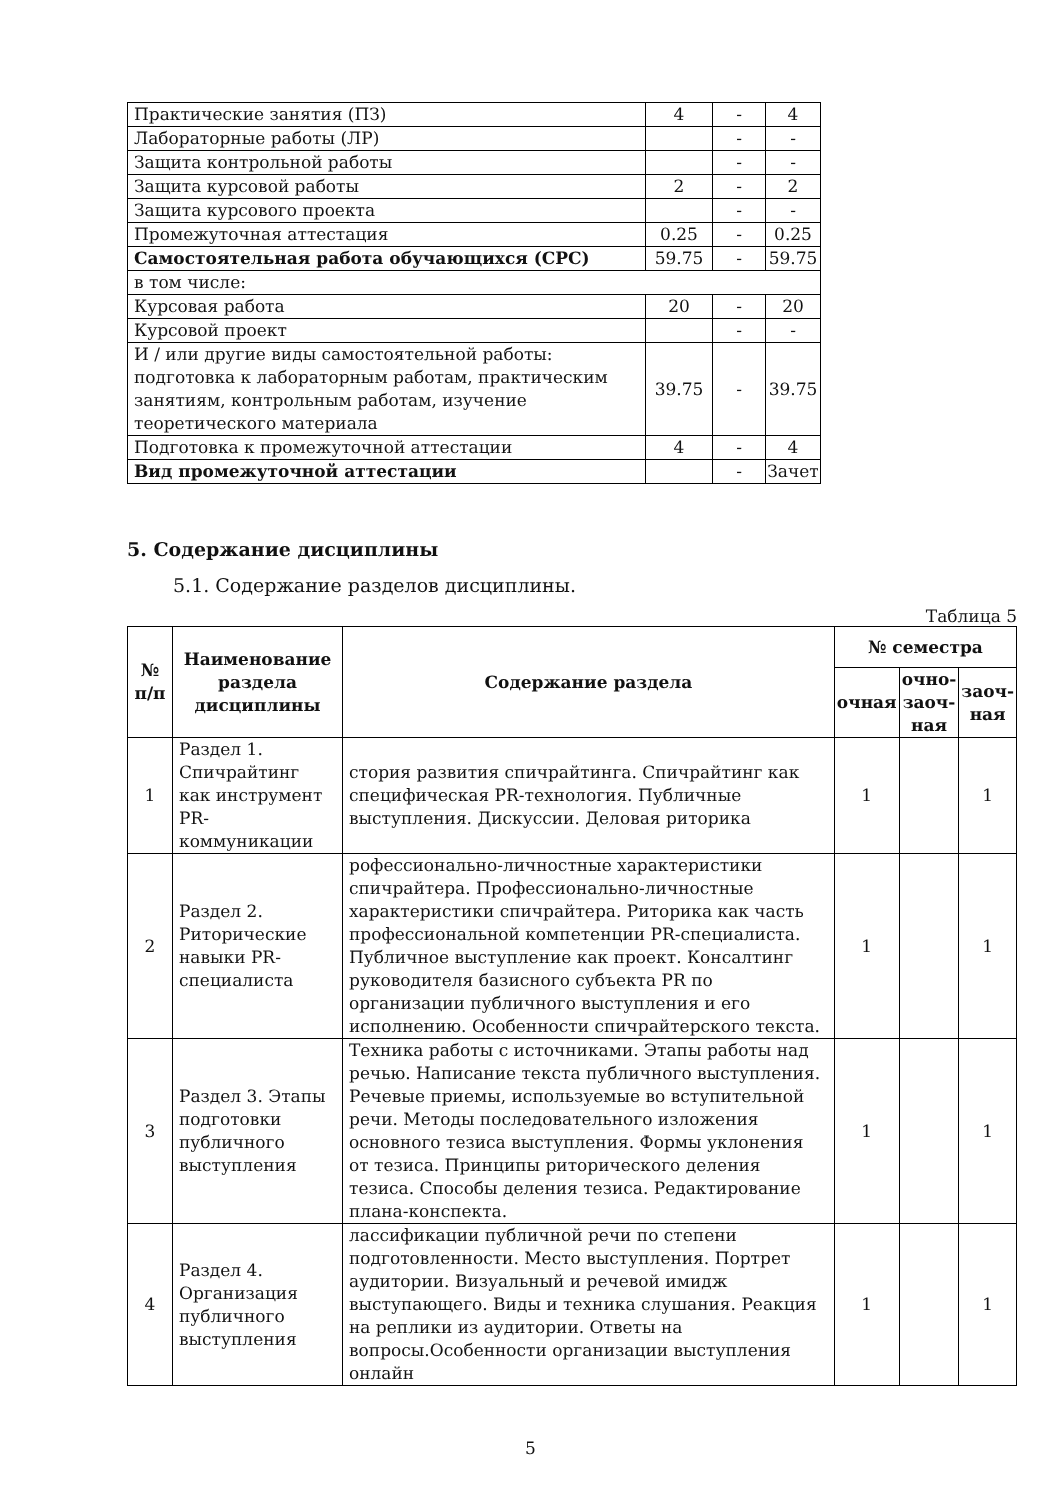| Практические занятия (ПЗ) | 4 | - | 4 |
| Лабораторные работы (ЛР) | | - | - |
| Защита контрольной работы | | - | - |
| Защита курсовой работы | 2 | - | 2 |
| Защита курсового проекта | | - | - |
| Промежуточная аттестация | 0.25 | - | 0.25 |
| Самостоятельная работа обучающихся (СРС) | 59.75 | - | 59.75 |
| в том числе: | | | |
| Курсовая работа | 20 | - | 20 |
| Курсовой проект | | - | - |
| И / или другие виды самостоятельной работы: подготовка к лабораторным работам, практическим занятиям, контрольным работам, изучение теоретического материала | 39.75 | - | 39.75 |
| Подготовка к промежуточной аттестации | 4 | - | 4 |
| Вид промежуточной аттестации | | - | Зачет |
5. Содержание дисциплины
5.1. Содержание разделов дисциплины.
Таблица 5
| № п/п | Наименование раздела дисциплины | Содержание раздела | № семестра | | |
| --- | --- | --- | --- | --- | --- |
| | | | очная | очно-заоч-ная | заоч-ная |
| 1 | Раздел 1. Спичрайтинг как инструмент PR-коммуникации | стория развития спичрайтинга. Спичрайтинг как специфическая PR-технология. Публичные выступления. Дискуссии. Деловая риторика | 1 | | 1 |
| 2 | Раздел 2. Риторические навыки PR-специалиста | рофессионально-личностные характеристики спичрайтера. Профессионально-личностные характеристики спичрайтера. Риторика как часть профессиональной компетенции PR-специалиста. Публичное выступление как проект. Консалтинг руководителя базисного субъекта PR по организации публичного выступления и его исполнению. Особенности спичрайтерского текста. | 1 | | 1 |
| 3 | Раздел 3. Этапы подготовки публичного выступления | Техника работы с источниками. Этапы работы над речью. Написание текста публичного выступления. Речевые приемы, используемые во вступительной речи. Методы последовательного изложения основного тезиса выступления. Формы уклонения от тезиса. Принципы риторического деления тезиса. Способы деления тезиса. Редактирование плана-конспекта. | 1 | | 1 |
| 4 | Раздел 4. Организация публичного выступления | лассификации публичной речи по степени подготовленности. Место выступления. Портрет аудитории. Визуальный и речевой имидж выступающего. Виды и техника слушания. Реакция на реплики из аудитории. Ответы на вопросы.Особенности организации выступления онлайн | 1 | | 1 |
5